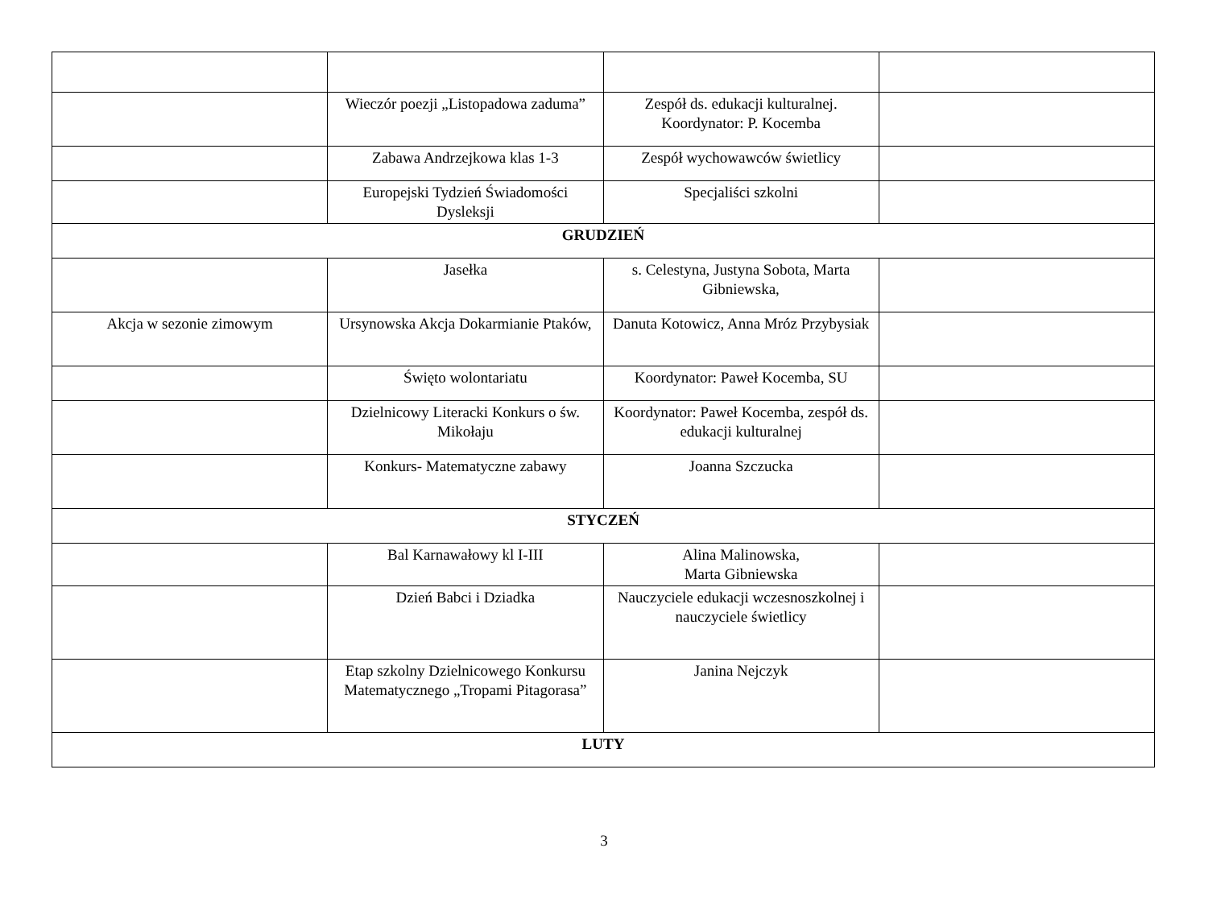| | Wieczór poezji „Listopadowa zaduma” | Zespół ds. edukacji kulturalnej. Koordynator: P. Kocemba | |
| | Zabawa Andrzejkowa klas 1-3 | Zespół wychowawców świetlicy | |
| | Europejski Tydzień Świadomości Dysleksji | Specjaliści szkolni | |
| GRUDZIEŃ | | | |
| | Jasełka | s. Celestyna, Justyna Sobota, Marta Gibniewska, | |
| Akcja w sezonie zimowym | Ursynowska Akcja Dokarmianie Ptaków, | Danuta Kotowicz, Anna Mróz Przybysiak | |
| | Święto wolontariatu | Koordynator: Paweł Kocemba, SU | |
| | Dzielnicowy Literacki Konkurs o św. Mikołaju | Koordynator: Paweł Kocemba, zespół ds. edukacji kulturalnej | |
| | Konkurs- Matematyczne zabawy | Joanna Szczucka | |
| STYCZEŃ | | | |
| | Bal Karnawałowy kl I-III | Alina Malinowska, Marta Gibniewska | |
| | Dzień Babci i Dziadka | Nauczyciele edukacji wczesnoszkolnej i nauczyciele świetlicy | |
| | Etap szkolny Dzielnicowego Konkursu Matematycznego „Tropami Pitagorasa” | Janina Nejczyk | |
| LUTY | | | |
3